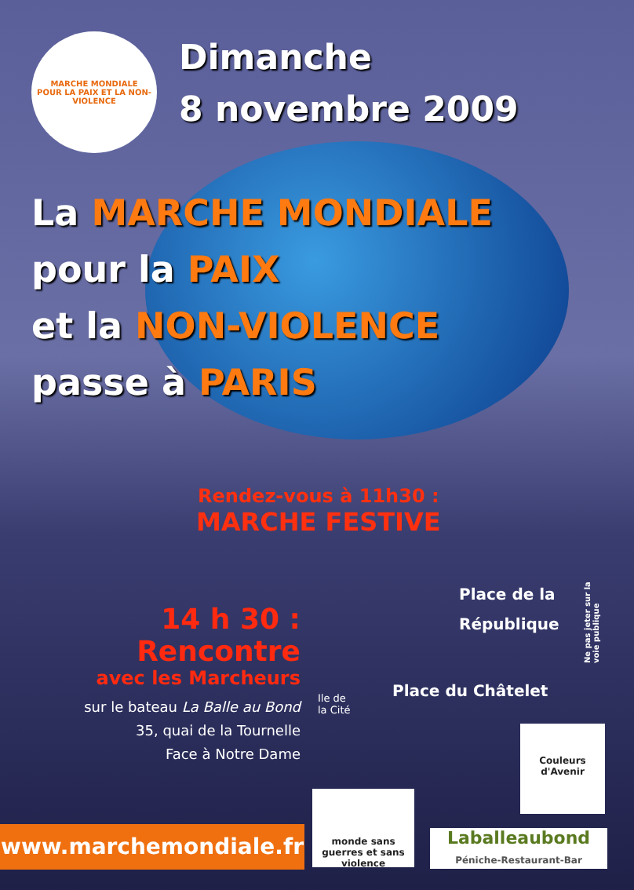MARCHE MONDIALE
POUR LA PAIX ET LA NON-VIOLENCE
Dimanche
8 novembre 2009
La MARCHE MONDIALE
pour la PAIX
et la NON-VIOLENCE
passe à PARIS
Rendez-vous à 11h30 :
MARCHE FESTIVE
Place de la
République
Place du Châtelet
Ile de
la Cité
14 h 30 :
Rencontre
avec les Marcheurs
sur le bateau La Balle au Bond
35, quai de la Tournelle
Face à Notre Dame
Ne pas jeter sur la voie publique
www.marchemondiale.fr
monde sans guerres et sans violence
Couleurs d'Avenir
Laballeaubond
Péniche-Restaurant-Bar